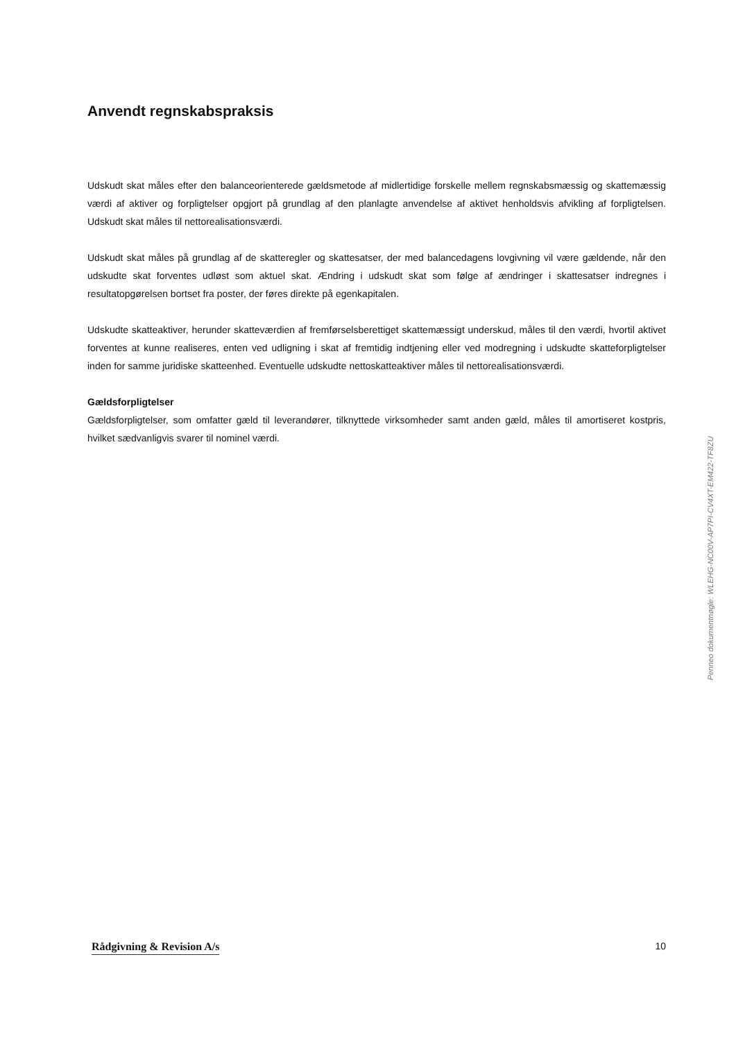Anvendt regnskabspraksis
Udskudt skat måles efter den balanceorienterede gældsmetode af midlertidige forskelle mellem regnskabsmæssig og skattemæssig værdi af aktiver og forpligtelser opgjort på grundlag af den planlagte anvendelse af aktivet henholdsvis afvikling af forpligtelsen. Udskudt skat måles til nettorealisationsværdi.
Udskudt skat måles på grundlag af de skatteregler og skattesatser, der med balancedagens lovgivning vil være gældende, når den udskudte skat forventes udløst som aktuel skat. Ændring i udskudt skat som følge af ændringer i skattesatser indregnes i resultatopgørelsen bortset fra poster, der føres direkte på egenkapitalen.
Udskudte skatteaktiver, herunder skatteværdien af fremførselsberettiget skattemæssigt underskud, måles til den værdi, hvortil aktivet forventes at kunne realiseres, enten ved udligning i skat af fremtidig indtjening eller ved modregning i udskudte skatteforpligtelser inden for samme juridiske skatteenhed. Eventuelle udskudte nettoskatteaktiver måles til nettorealisationsværdi.
Gældsforpligtelser
Gældsforpligtelser, som omfatter gæld til leverandører, tilknyttede virksomheder samt anden gæld, måles til amortiseret kostpris, hvilket sædvanligvis svarer til nominel værdi.
Penneo dokumentnøgle: WLEHG-NC00V-AP7PI-CV4XT-EM422-TF8ZU
Rådgivning & Revision A/s 10